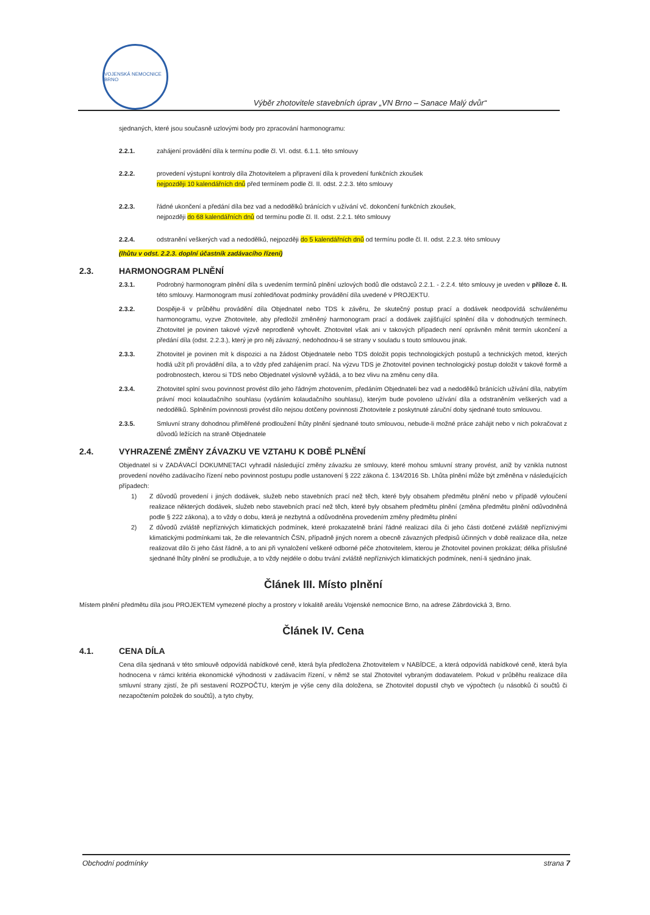VOJENSKÁ NEMOCNICE BRNO
Výběr zhotovitele stavebních úprav „VN Brno – Sanace Malý dvůr“
sjednaných, které jsou současně uzlovými body pro zpracování harmonogramu:
2.2.1. zahájení provádění díla k termínu podle čl. VI. odst. 6.1.1. této smlouvy
2.2.2. provedení výstupní kontroly díla Zhotovitelem a připravení díla k provedení funkčních zkoušek
nejpozději 10 kalendářních dnů před termínem podle čl. II. odst. 2.2.3. této smlouvy
2.2.3. řádné ukončení a předání díla bez vad a nedodělků bránících v užívání vč. dokončení funkčních zkoušek,
nejpozději do 68 kalendářních dnů od termínu podle čl. II. odst. 2.2.1. této smlouvy
2.2.4. odstranění veškerých vad a nedodělků, nejpozději do 5 kalendářních dnů od termínu podle čl. II. odst. 2.2.3. této smlouvy
(lhůtu v odst. 2.2.3. doplní účastník zadávacího řízení)
2.3. HARMONOGRAM PLNĚNÍ
2.3.1. Podrobný harmonogram plnění díla s uvedením termínů plnění uzlových bodů dle odstavců 2.2.1. - 2.2.4. této smlouvy je uveden v příloze č. II. této smlouvy. Harmonogram musí zohledňovat podmínky provádění díla uvedené v PROJEKTU.
2.3.2. Dospěje-li v průběhu provádění díla Objednatel nebo TDS k závěru, že skutečný postup prací a dodávek neodpovídá schválenému harmonogramu, vyzve Zhotovitele, aby předložil změněný harmonogram prací a dodávek zajišťující splnění díla v dohodnutých termínech. Zhotovitel je povinen takové výzvě neprodleně vyhovět. Zhotovitel však ani v takových případech není oprávněn měnit termín ukončení a předání díla (odst. 2.2.3.), který je pro něj závazný, nedohodnou-li se strany v souladu s touto smlouvou jinak.
2.3.3. Zhotovitel je povinen mít k dispozici a na žádost Objednatele nebo TDS doložit popis technologických postupů a technických metod, kterých hodlá užít při provádění díla, a to vždy před zahájením prací. Na výzvu TDS je Zhotovitel povinen technologický postup doložit v takové formě a podrobnostech, kterou si TDS nebo Objednatel výslovně vyžádá, a to bez vlivu na změnu ceny díla.
2.3.4. Zhotovitel splní svou povinnost provést dílo jeho řádným zhotovením, předáním Objednateli bez vad a nedodělků bránících užívání díla, nabytím právní moci kolaudačního souhlasu (vydáním kolaudačního souhlasu), kterým bude povoleno užívání díla a odstraněním veškerých vad a nedodělků. Splněním povinnosti provést dílo nejsou dotčeny povinnosti Zhotovitele z poskytnuté záruční doby sjednané touto smlouvou.
2.3.5. Smluvní strany dohodnou přiměřené prodloužení lhůty plnění sjednané touto smlouvou, nebude-li možné práce zahájit nebo v nich pokračovat z důvodů ležících na straně Objednatele
2.4. VYHRAZENÉ ZMĚNY ZÁVAZKU VE VZTAHU K DOBĚ PLNĚNÍ
Objednatel si v ZADÁVACÍ DOKUMNETACI vyhradil následující změny závazku ze smlouvy, které mohou smluvní strany provést, aniž by vznikla nutnost provedení nového zadávacího řízení nebo povinnost postupu podle ustanovení § 222 zákona č. 134/2016 Sb. Lhůta plnění může být změněna v následujících případech:
1)
Z důvodů provedení i jiných dodávek, služeb nebo stavebních prací než těch, které byly obsahem předmětu plnění nebo v případě vyloučení realizace některých dodávek, služeb nebo stavebních prací než těch, které byly obsahem předmětu plnění (změna předmětu plnění odůvodněná podle § 222 zákona), a to vždy o dobu, která je nezbytná a odůvodněna provedením změny předmětu plnění
2)
Z důvodů zvláště nepříznivých klimatických podmínek, které prokazatelně brání řádné realizaci díla či jeho části dotčené zvláště nepříznivými klimatickými podmínkami tak, že dle relevantních ČSN, případně jiných norem a obecně závazných předpisů účinných v době realizace díla, nelze realizovat dílo či jeho část řádně, a to ani při vynaložení veškeré odborné péče zhotovitelem, kterou je Zhotovitel povinen prokázat; délka příslušné sjednané lhůty plnění se prodlužuje, a to vždy nejdéle o dobu trvání zvláště nepříznivých klimatických podmínek, není-li sjednáno jinak.
Článek III. Místo plnění
Místem plnění předmětu díla jsou PROJEKTEM vymezené plochy a prostory v lokalitě areálu Vojenské nemocnice Brno, na adrese Zábrdovická 3, Brno.
Článek IV. Cena
4.1. CENA DÍLA
Cena díla sjednaná v této smlouvě odpovídá nabídkové ceně, která byla předložena Zhotovitelem v NABÍDCE, a která odpovídá nabídkové ceně, která byla hodnocena v rámci kritéria ekonomické výhodnosti v zadávacím řízení, v němž se stal Zhotovitel vybraným dodavatelem. Pokud v průběhu realizace díla smluvní strany zjistí, že při sestavení ROZPOČTU, kterým je výše ceny díla doložena, se Zhotovitel dopustil chyb ve výpočtech (u násobků či součtů či nezapočtením položek do součtů), a tyto chyby,
Obchodní podmínky strana 7